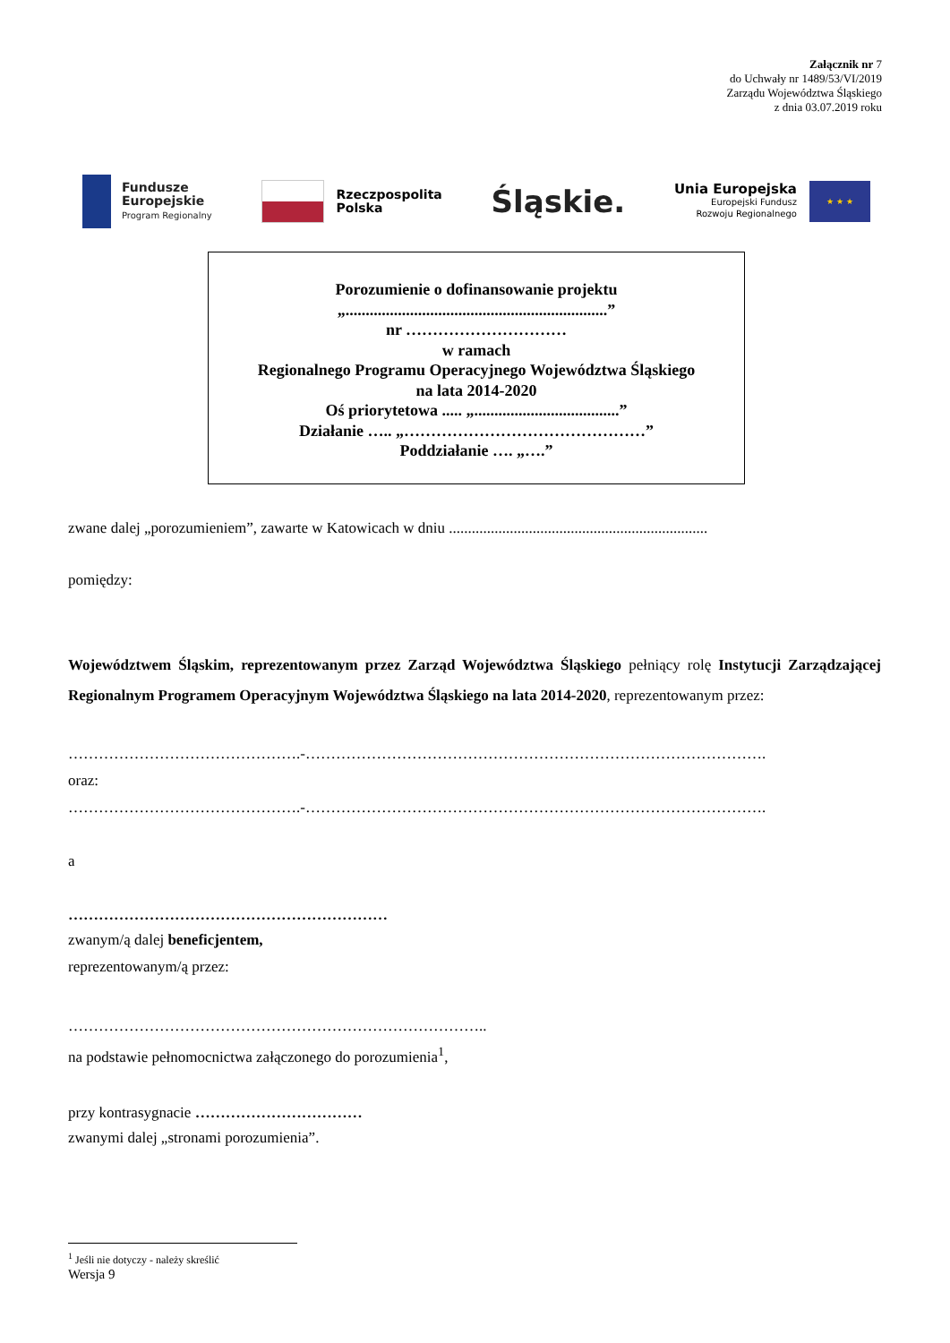Załącznik nr 7
do Uchwały nr 1489/53/VI/2019
Zarządu Województwa Śląskiego
z dnia 03.07.2019 roku
Fundusze
Europejskie
Program Regionalny
Rzeczpospolita
Polska
Śląskie.
Unia Europejska
Europejski Fundusz
Rozwoju Regionalnego
★ ★ ★
Porozumienie o dofinansowanie projektu
„.................................................................”
nr …………………………
w ramach
Regionalnego Programu Operacyjnego Województwa Śląskiego
na lata 2014-2020
Oś priorytetowa ..... „....................................”
Działanie ….. „………………………………………”
Poddziałanie …. „….”
zwane dalej „porozumieniem”, zawarte w Katowicach w dniu ....................................................................
pomiędzy:
Województwem Śląskim, reprezentowanym przez Zarząd Województwa Śląskiego pełniący rolę Instytucji Zarządzającej Regionalnym Programem Operacyjnym Województwa Śląskiego na lata 2014-2020, reprezentowanym przez:
……………………………………….-……………………………………………………………………………….
oraz:
……………………………………….-……………………………………………………………………………….
a
………………………………………………………
zwanym/ą dalej beneficjentem,
reprezentowanym/ą przez:
………………………………………………………………………..
na podstawie pełnomocnictwa załączonego do porozumienia<sup>1</sup>,
przy kontrasygnacie ……………………………
zwanymi dalej „stronami porozumienia”.
<sup>1</sup> Jeśli nie dotyczy - należy skreślić
Wersja 9